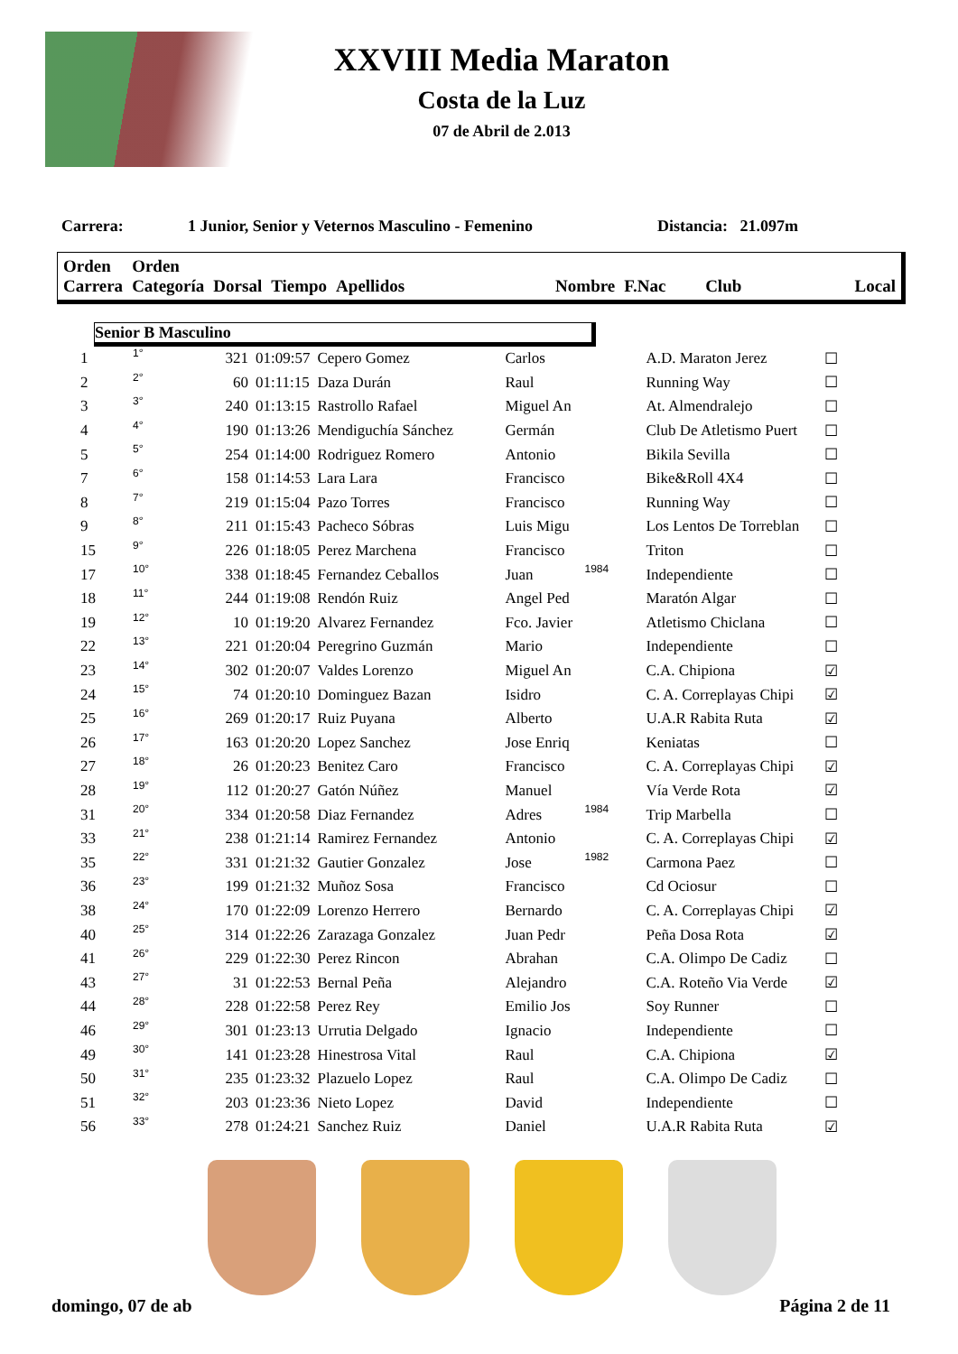XXVIII Media Maraton
Costa de la Luz
07 de Abril de 2.013
Carrera: 1 Junior, Senior y Veternos Masculino - Femenino Distancia: 21.097m
| Orden Carrera | Orden Categoría | Dorsal | Tiempo | Apellidos | Nombre | F.Nac | Club | Local |
Senior B Masculino
| 1 | 1° | 321 | 01:09:57 | Cepero Gomez | Carlos | | A.D. Maraton Jerez | ☐ |
| 2 | 2° | 60 | 01:11:15 | Daza Durán | Raul | | Running Way | ☐ |
| 3 | 3° | 240 | 01:13:15 | Rastrollo Rafael | Miguel An | | At. Almendralejo | ☐ |
| 4 | 4° | 190 | 01:13:26 | Mendiguchía Sánchez | Germán | | Club De Atletismo Puert | ☐ |
| 5 | 5° | 254 | 01:14:00 | Rodriguez Romero | Antonio | | Bikila Sevilla | ☐ |
| 7 | 6° | 158 | 01:14:53 | Lara Lara | Francisco | | Bike&Roll 4X4 | ☐ |
| 8 | 7° | 219 | 01:15:04 | Pazo Torres | Francisco | | Running Way | ☐ |
| 9 | 8° | 211 | 01:15:43 | Pacheco Sóbras | Luis Migu | | Los Lentos De Torreblan | ☐ |
| 15 | 9° | 226 | 01:18:05 | Perez Marchena | Francisco | | Triton | ☐ |
| 17 | 10° | 338 | 01:18:45 | Fernandez Ceballos | Juan | 1984 | Independiente | ☐ |
| 18 | 11° | 244 | 01:19:08 | Rendón Ruiz | Angel Ped | | Maratón Algar | ☐ |
| 19 | 12° | 10 | 01:19:20 | Alvarez Fernandez | Fco. Javier | | Atletismo Chiclana | ☐ |
| 22 | 13° | 221 | 01:20:04 | Peregrino Guzmán | Mario | | Independiente | ☐ |
| 23 | 14° | 302 | 01:20:07 | Valdes Lorenzo | Miguel An | | C.A. Chipiona | ☑ |
| 24 | 15° | 74 | 01:20:10 | Dominguez Bazan | Isidro | | C. A. Correplayas Chipi | ☑ |
| 25 | 16° | 269 | 01:20:17 | Ruiz Puyana | Alberto | | U.A.R Rabita Ruta | ☑ |
| 26 | 17° | 163 | 01:20:20 | Lopez Sanchez | Jose Enriq | | Keniatas | ☐ |
| 27 | 18° | 26 | 01:20:23 | Benitez Caro | Francisco | | C. A. Correplayas Chipi | ☑ |
| 28 | 19° | 112 | 01:20:27 | Gatón Núñez | Manuel | | Vía Verde Rota | ☑ |
| 31 | 20° | 334 | 01:20:58 | Diaz Fernandez | Adres | 1984 | Trip Marbella | ☐ |
| 33 | 21° | 238 | 01:21:14 | Ramirez Fernandez | Antonio | | C. A. Correplayas Chipi | ☑ |
| 35 | 22° | 331 | 01:21:32 | Gautier Gonzalez | Jose | 1982 | Carmona Paez | ☐ |
| 36 | 23° | 199 | 01:21:32 | Muñoz Sosa | Francisco | | Cd Ociosur | ☐ |
| 38 | 24° | 170 | 01:22:09 | Lorenzo Herrero | Bernardo | | C. A. Correplayas Chipi | ☑ |
| 40 | 25° | 314 | 01:22:26 | Zarazaga Gonzalez | Juan Pedr | | Peña Dosa Rota | ☑ |
| 41 | 26° | 229 | 01:22:30 | Perez Rincon | Abrahan | | C.A. Olimpo De Cadiz | ☐ |
| 43 | 27° | 31 | 01:22:53 | Bernal Peña | Alejandro | | C.A. Roteño Via Verde | ☑ |
| 44 | 28° | 228 | 01:22:58 | Perez Rey | Emilio Jos | | Soy Runner | ☐ |
| 46 | 29° | 301 | 01:23:13 | Urrutia Delgado | Ignacio | | Independiente | ☐ |
| 49 | 30° | 141 | 01:23:28 | Hinestrosa Vital | Raul | | C.A. Chipiona | ☑ |
| 50 | 31° | 235 | 01:23:32 | Plazuelo Lopez | Raul | | C.A. Olimpo De Cadiz | ☐ |
| 51 | 32° | 203 | 01:23:36 | Nieto Lopez | David | | Independiente | ☐ |
| 56 | 33° | 278 | 01:24:21 | Sanchez Ruiz | Daniel | | U.A.R Rabita Ruta | ☑ |
domingo, 07 de ab Página 2 de 11